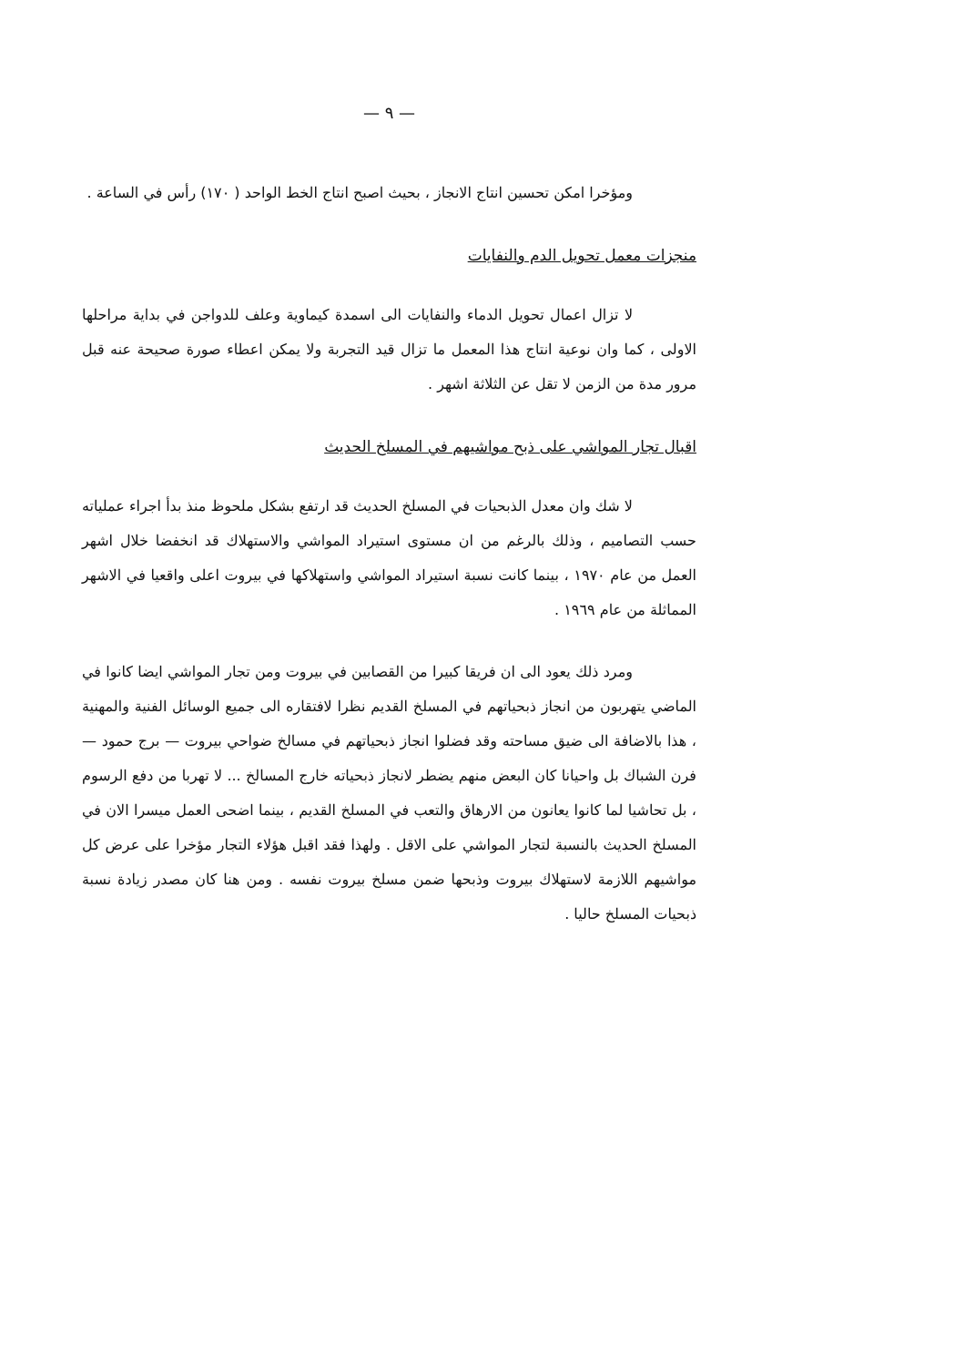— ٩ —
ومؤخرا امكن تحسين انتاج الانجاز ، بحيث اصبح انتاج الخط الواحد ( ١٧٠) رأس في الساعة .
منجزات معمل تحويل الدم والنفايات
لا تزال اعمال تحويل الدماء والنفايات الى اسمدة كيماوية وعلف للدواجن في بداية مراحلها الاولى ، كما وان نوعية انتاج هذا المعمل ما تزال قيد التجربة ولا يمكن اعطاء صورة صحيحة عنه قبل مرور مدة من الزمن لا تقل عن الثلاثة اشهر .
اقبال تجار المواشي على ذبح مواشيهم في المسلخ الحديث
لا شك وان معدل الذبحيات في المسلخ الحديث قد ارتفع بشكل ملحوظ منذ بدأ اجراء عملياته حسب التصاميم ، وذلك بالرغم من ان مستوى استيراد المواشي والاستهلاك قد انخفضا خلال اشهر العمل من عام ١٩٧٠ ، بينما كانت نسبة استيراد المواشي واستهلاكها في بيروت اعلى واقعيا في الاشهر المماثلة من عام ١٩٦٩ .
ومرد ذلك يعود الى ان فريقا كبيرا من القصابين في بيروت ومن تجار المواشي ايضا كانوا في الماضي يتهربون من انجاز ذبحياتهم في المسلخ القديم نظرا لافتقاره الى جميع الوسائل الفنية والمهنية ، هذا بالاضافة الى ضيق مساحته وقد فضلوا انجاز ذبحياتهم في مسالخ ضواحي بيروت — برج حمود — فرن الشباك بل واحيانا كان البعض منهم يضطر لانجاز ذبحياته خارج المسالخ ... لا تهربا من دفع الرسوم ، بل تحاشيا لما كانوا يعانون من الارهاق والتعب في المسلخ القديم ، بينما اضحى العمل ميسرا الان في المسلخ الحديث بالنسبة لتجار المواشي على الاقل . ولهذا فقد اقبل هؤلاء التجار مؤخرا على عرض كل مواشيهم اللازمة لاستهلاك بيروت وذبحها ضمن مسلخ بيروت نفسه . ومن هنا كان مصدر زيادة نسبة ذبحيات المسلخ حاليا .